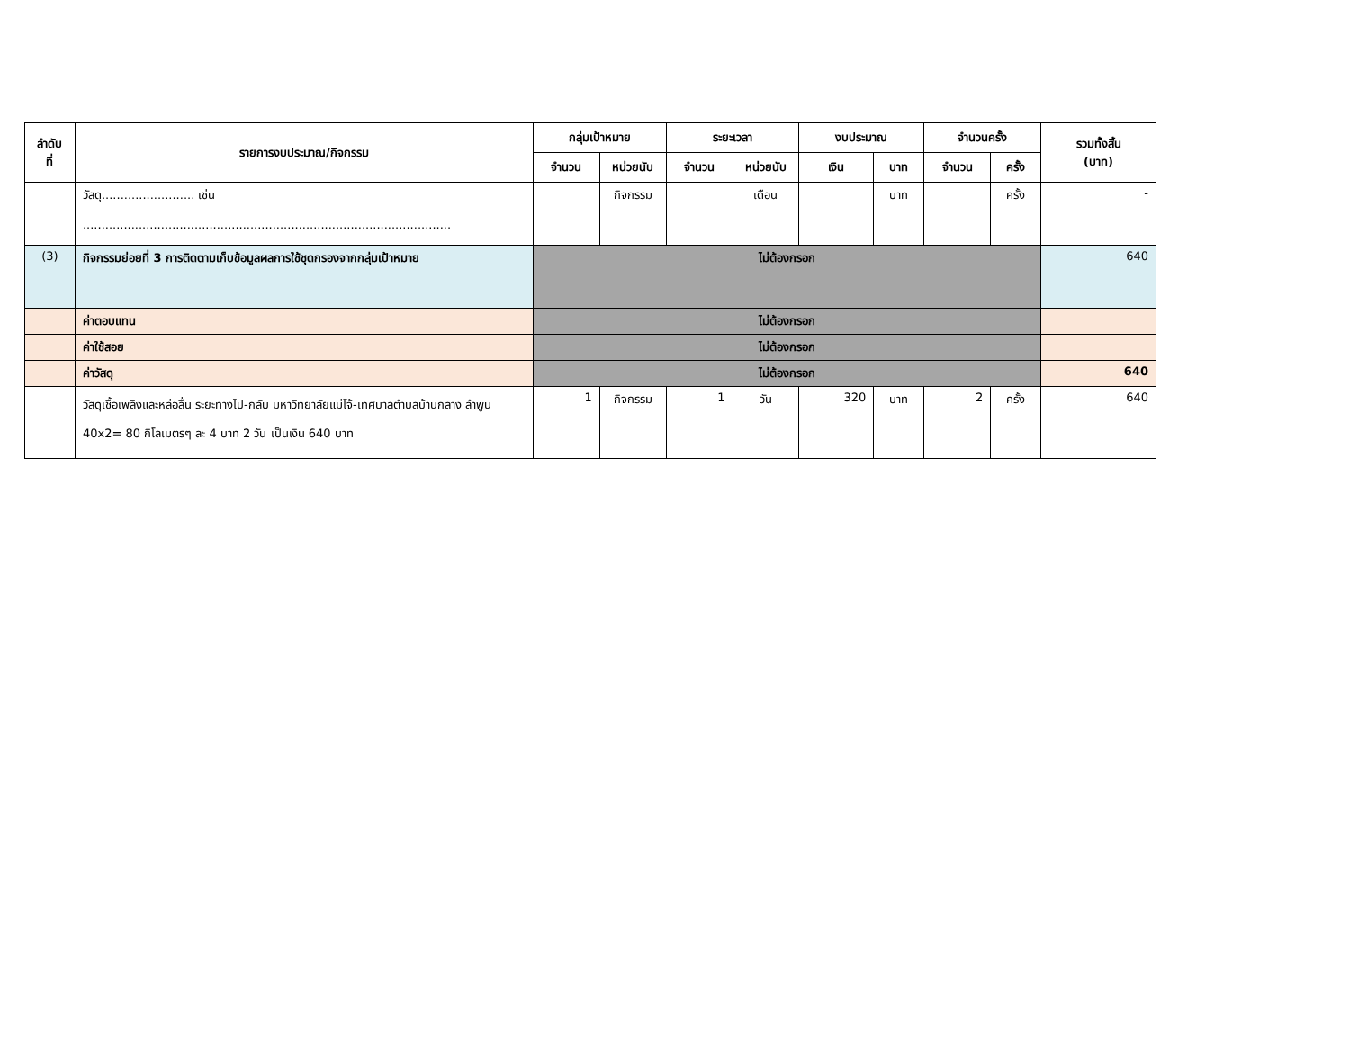| ลำดับ ที่ | รายการงบประมาณ/กิจกรรม | กลุ่มเป้าหมาย | | ระยะเวลา | | งบประมาณ | | จำนวนครั้ง | | รวมทั้งสิ้น (บาท) |
| --- | --- | --- | --- | --- | --- | --- | --- | --- | --- | --- |
| | | จำนวน | หน่วยนับ | จำนวน | หน่วยนับ | เงิน | บาท | จำนวน | ครั้ง | |
| | วัสดุ......................... เช่น ................................................................................................... | | กิจกรรม | | เดือน | | บาท | | ครั้ง | - |
| (3) | กิจกรรมย่อยที่ 3 การติดตามเก็บข้อมูลผลการใช้ชุดกรองจากกลุ่มเป้าหมาย | ไม่ต้องกรอก | | | | | | | | 640 |
| | ค่าตอบแทน | ไม่ต้องกรอก | | | | | | | | |
| | ค่าใช้สอย | ไม่ต้องกรอก | | | | | | | | |
| | ค่าวัสดุ | ไม่ต้องกรอก | | | | | | | | 640 |
| | วัสดุเชื้อเพลิงและหล่อลื่น ระยะทางไป-กลับ มหาวิทยาลัยแม่โจ้-เทศบาลตำบลบ้านกลาง ลำพูน 40x2= 80 กิโลเมตรๆ ละ 4 บาท 2 วัน เป็นเงิน 640 บาท | 1 | กิจกรรม | 1 | วัน | 320 | บาท | 2 | ครั้ง | 640 |